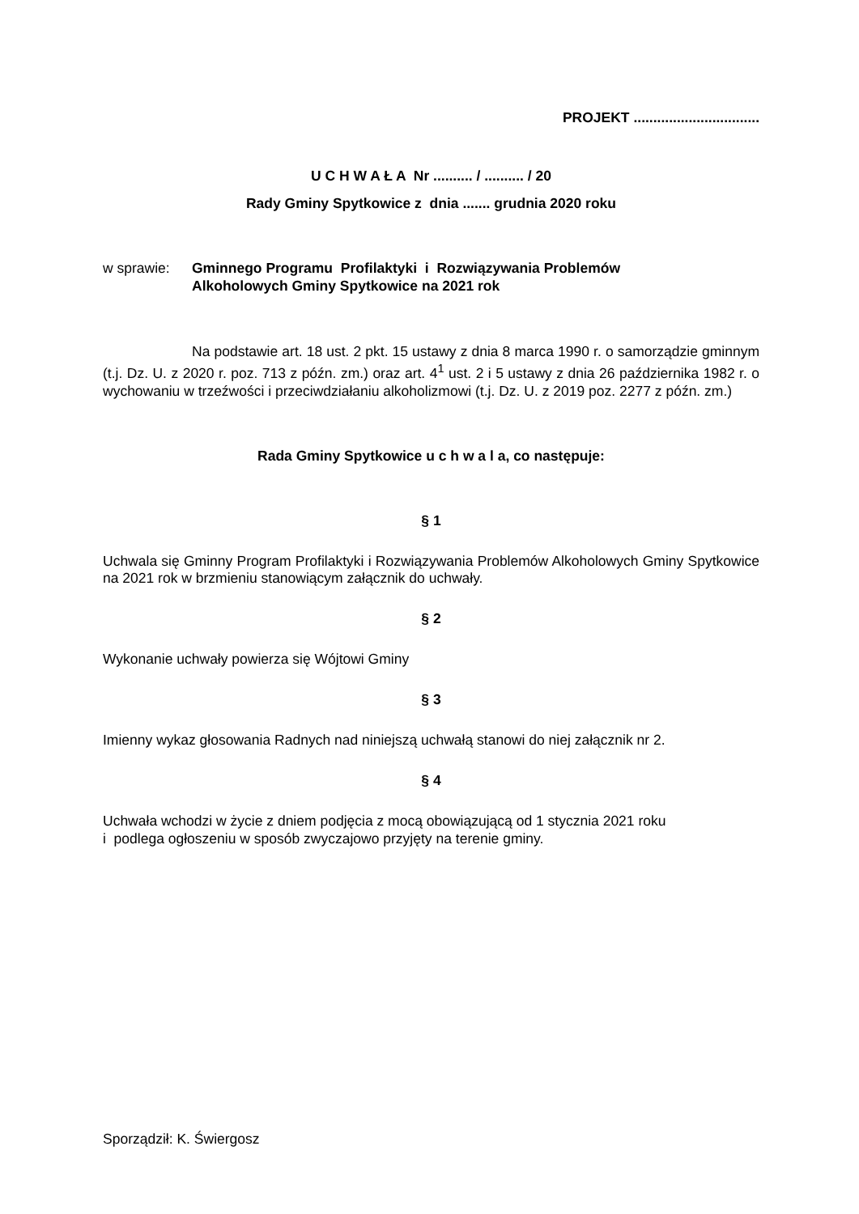PROJEKT ................................
U C H W A Ł A Nr .......... / .......... / 20
Rady Gminy Spytkowice z dnia ....... grudnia 2020 roku
w sprawie: Gminnego Programu Profilaktyki i Rozwiązywania Problemów
Alkoholowych Gminy Spytkowice na 2021 rok
Na podstawie art. 18 ust. 2 pkt. 15 ustawy z dnia 8 marca 1990 r. o samorządzie gminnym (t.j. Dz. U. z 2020 r. poz. 713 z późn. zm.) oraz art. 4<sup>1</sup> ust. 2 i 5 ustawy z dnia 26 października 1982 r. o wychowaniu w trzeźwości i przeciwdziałaniu alkoholizmowi (t.j. Dz. U. z 2019 poz. 2277 z późn. zm.)
Rada Gminy Spytkowice u c h w a l a, co następuje:
§ 1
Uchwala się Gminny Program Profilaktyki i Rozwiązywania Problemów Alkoholowych Gminy Spytkowice na 2021 rok w brzmieniu stanowiącym załącznik do uchwały.
§ 2
Wykonanie uchwały powierza się Wójtowi Gminy
§ 3
Imienny wykaz głosowania Radnych nad niniejszą uchwałą stanowi do niej załącznik nr 2.
§ 4
Uchwała wchodzi w życie z dniem podjęcia z mocą obowiązującą od 1 stycznia 2021 roku
i podlega ogłoszeniu w sposób zwyczajowo przyjęty na terenie gminy.
Sporządził: K. Świergosz